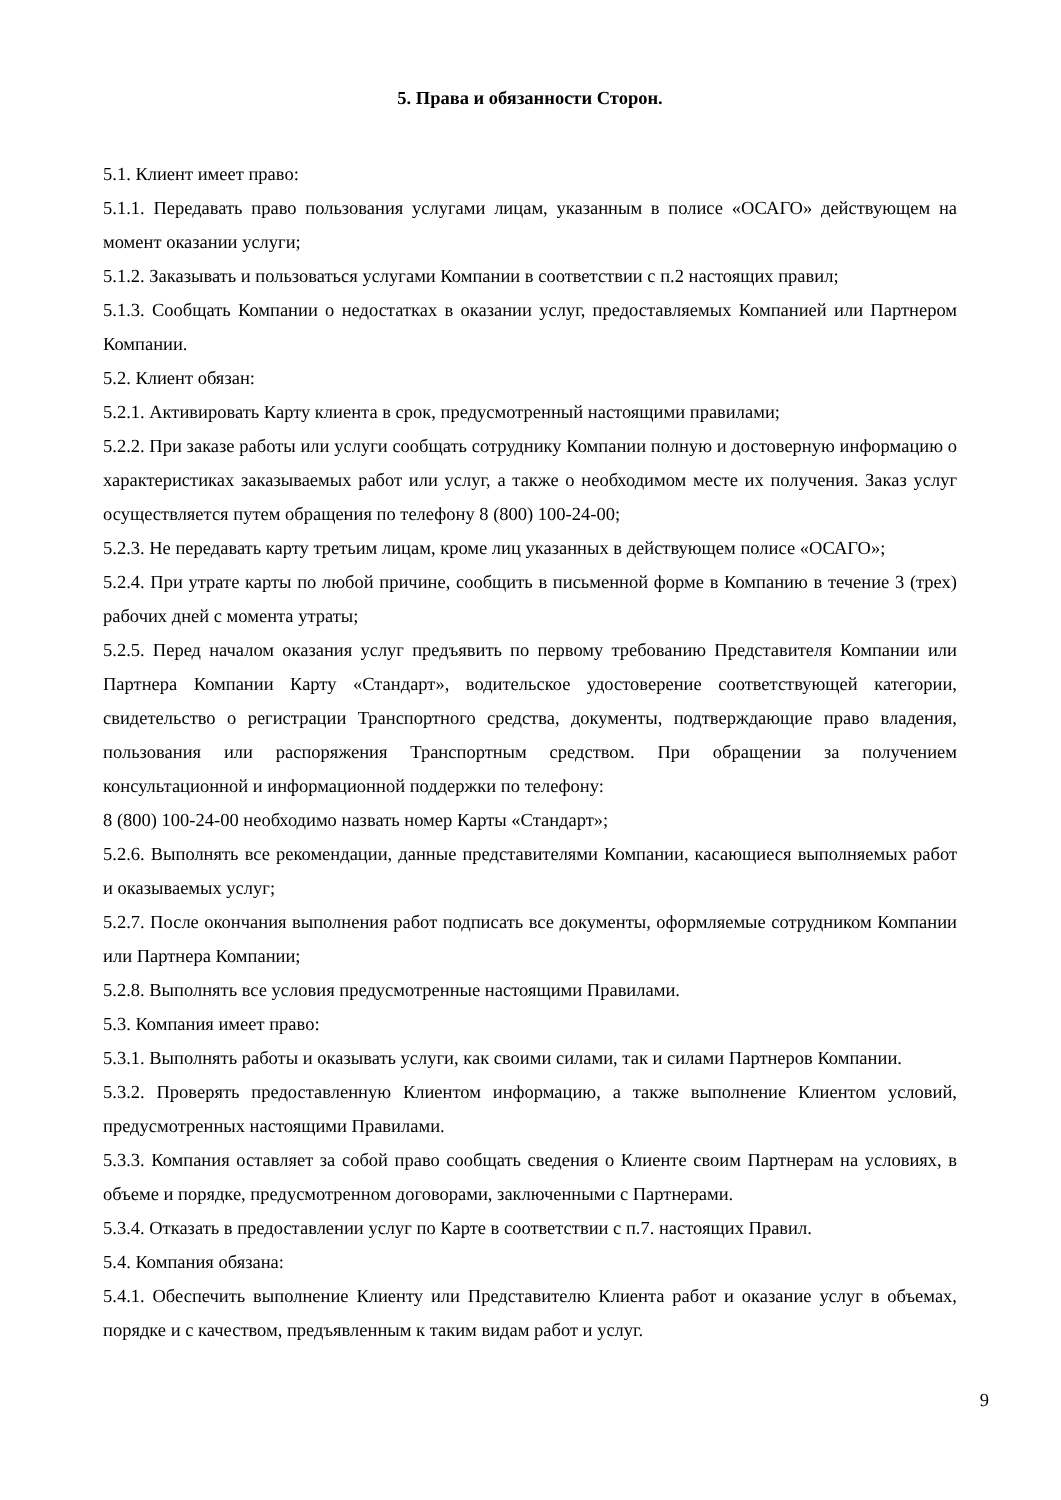5. Права и обязанности Сторон.
5.1. Клиент имеет право:
5.1.1. Передавать право пользования услугами лицам, указанным в полисе «ОСАГО» действующем на момент оказании услуги;
5.1.2. Заказывать и пользоваться услугами Компании в соответствии с п.2 настоящих правил;
5.1.3. Сообщать Компании о недостатках в оказании услуг, предоставляемых Компанией или Партнером Компании.
5.2. Клиент обязан:
5.2.1. Активировать Карту клиента в срок, предусмотренный настоящими правилами;
5.2.2. При заказе работы или услуги сообщать сотруднику Компании полную и достоверную информацию о характеристиках заказываемых работ или услуг, а также о необходимом месте их получения. Заказ услуг осуществляется путем обращения по телефону 8 (800) 100-24-00;
5.2.3. Не передавать карту третьим лицам, кроме лиц указанных в действующем полисе «ОСАГО»;
5.2.4. При утрате карты по любой причине, сообщить в письменной форме в Компанию в течение 3 (трех) рабочих дней с момента утраты;
5.2.5. Перед началом оказания услуг предъявить по первому требованию Представителя Компании или Партнера Компании Карту «Стандарт», водительское удостоверение соответствующей категории, свидетельство о регистрации Транспортного средства, документы, подтверждающие право владения, пользования или распоряжения Транспортным средством. При обращении за получением консультационной и информационной поддержки по телефону:
8 (800) 100-24-00 необходимо назвать номер Карты «Стандарт»;
5.2.6. Выполнять все рекомендации, данные представителями Компании, касающиеся выполняемых работ и оказываемых услуг;
5.2.7. После окончания выполнения работ подписать все документы, оформляемые сотрудником Компании или Партнера Компании;
5.2.8. Выполнять все условия предусмотренные настоящими Правилами.
5.3. Компания имеет право:
5.3.1. Выполнять работы и оказывать услуги, как своими силами, так и силами Партнеров Компании.
5.3.2. Проверять предоставленную Клиентом информацию, а также выполнение Клиентом условий, предусмотренных настоящими Правилами.
5.3.3. Компания оставляет за собой право сообщать сведения о Клиенте своим Партнерам на условиях, в объеме и порядке, предусмотренном договорами, заключенными с Партнерами.
5.3.4. Отказать в предоставлении услуг по Карте в соответствии с п.7. настоящих Правил.
5.4. Компания обязана:
5.4.1. Обеспечить выполнение Клиенту или Представителю Клиента работ и оказание услуг в объемах, порядке и с качеством, предъявленным к таким видам работ и услуг.
9